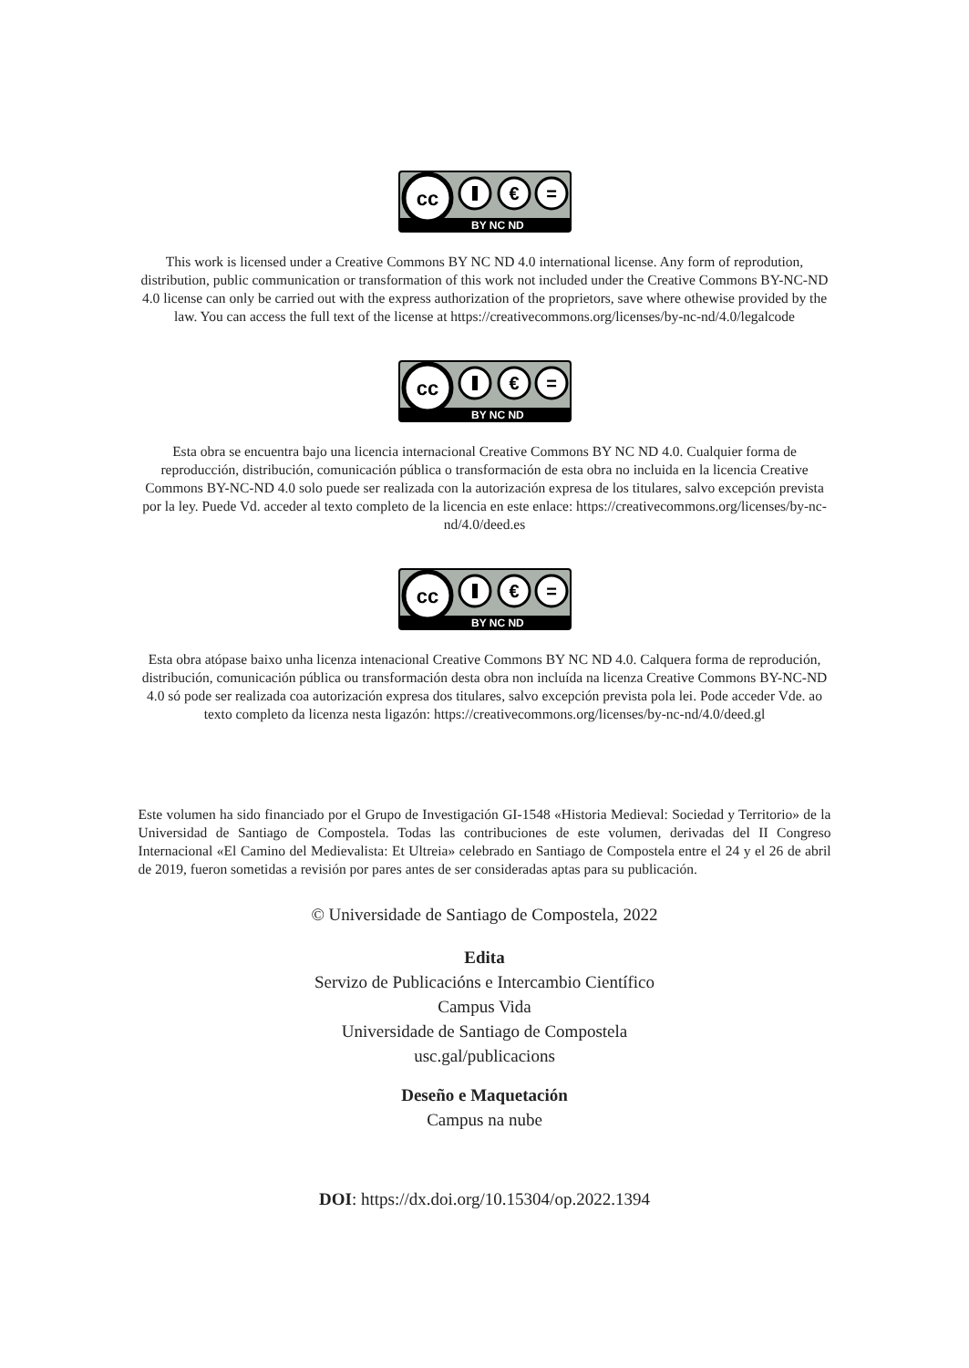cc
€
=
BY NC ND
This work is licensed under a Creative Commons BY NC ND 4.0 international license. Any form of reprodution, distribution, public communication or transformation of this work not included under the Creative Commons BY-NC-ND 4.0 license can only be carried out with the express authorization of the proprietors, save where othewise provided by the law. You can access the full text of the license at https://creativecommons.org/licenses/by-nc-nd/4.0/legalcode
cc
€
=
BY NC ND
Esta obra se encuentra bajo una licencia internacional Creative Commons BY NC ND 4.0. Cualquier forma de reproducción, distribución, comunicación pública o transformación de esta obra no incluida en la licencia Creative Commons BY-NC-ND 4.0 solo puede ser realizada con la autorización expresa de los titulares, salvo excepción prevista por la ley. Puede Vd. acceder al texto completo de la licencia en este enlace: https://creativecommons.org/licenses/by-nc-nd/4.0/deed.es
cc
€
=
BY NC ND
Esta obra atópase baixo unha licenza intenacional Creative Commons BY NC ND 4.0. Calquera forma de reprodución, distribución, comunicación pública ou transformación desta obra non incluída na licenza Creative Commons BY-NC-ND 4.0 só pode ser realizada coa autorización expresa dos titulares, salvo excepción prevista pola lei. Pode acceder Vde. ao texto completo da licenza nesta ligazón: https://creativecommons.org/licenses/by-nc-nd/4.0/deed.gl
Este volumen ha sido financiado por el Grupo de Investigación GI-1548 «Historia Medieval: Sociedad y Territorio» de la Universidad de Santiago de Compostela. Todas las contribuciones de este volumen, derivadas del II Congreso Internacional «El Camino del Medievalista: Et Ultreia» celebrado en Santiago de Compostela entre el 24 y el 26 de abril de 2019, fueron sometidas a revisión por pares antes de ser consideradas aptas para su publicación.
© Universidade de Santiago de Compostela, 2022
Edita
Servizo de Publicacións e Intercambio Científico
Campus Vida
Universidade de Santiago de Compostela
usc.gal/publicacions
Deseño e Maquetación
Campus na nube
DOI: https://dx.doi.org/10.15304/op.2022.1394